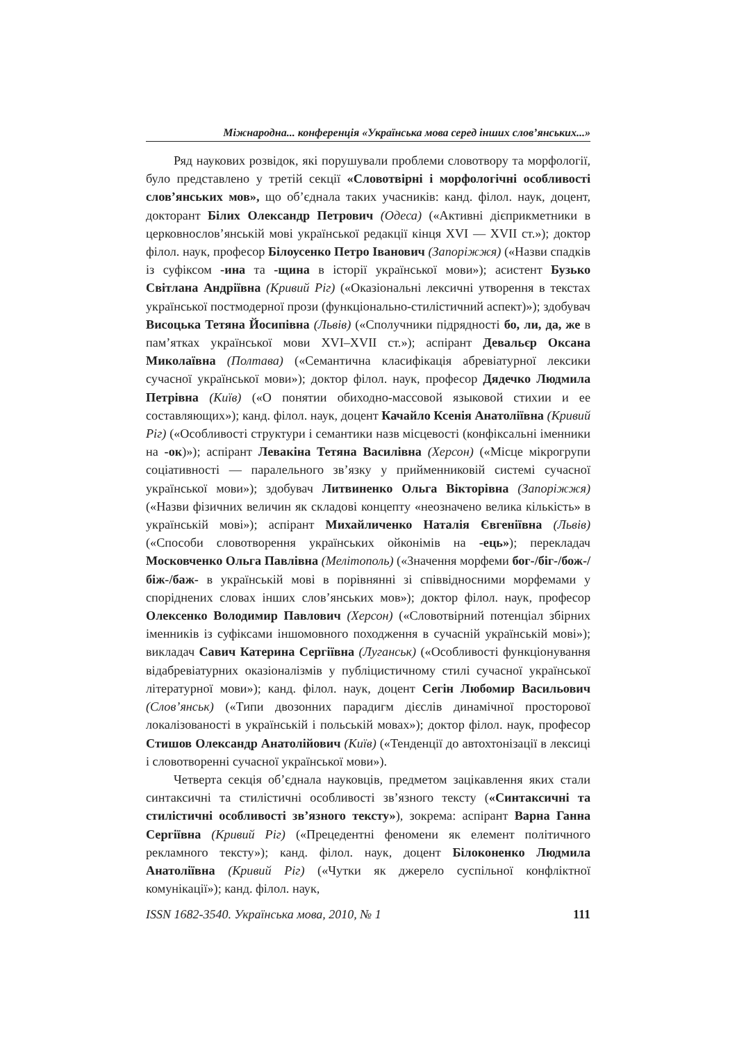Міжнародна... конференція «Українська мова серед інших слов’янських...»
Ряд наукових розвідок, які порушували проблеми словотвору та морфології, було представлено у третій секції «Словотвірні і морфологічні особливості слов’янських мов», що об’єднала таких учасників: канд. філол. наук, доцент, докторант Білих Олександр Петрович (Одеса) («Активні дієприкметники в церковнослов’янській мові української редакції кінця XVI — XVII ст.»); доктор філол. наук, професор Білоусенко Петро Іванович (Запоріжжя) («Назви спадків із суфіксом -ина та -щина в історії української мови»); асистент Бузько Світлана Андріївна (Кривий Ріг) («Оказіональні лексичні утворення в текстах української постмодерної прози (функціонально-стилістичний аспект)»); здобувач Висоцька Тетяна Йосипівна (Львів) («Сполучники підрядності бо, ли, да, же в пам’ятках української мови XVI–XVII ст.»); аспірант Девальєр Оксана Миколаївна (Полтава) («Семантична класифікація абревіатурної лексики сучасної української мови»); доктор філол. наук, професор Дядечко Людмила Петрівна (Київ) («О понятии обиходно-массовой языковой стихии и ее составляющих»); канд. філол. наук, доцент Качайло Ксенія Анатоліївна (Кривий Ріг) («Особливості структури і семантики назв місцевості (конфіксальні іменники на -ок)»); аспірант Левакіна Тетяна Василівна (Херсон) («Місце мікрогрупи соціативності — паралельного зв’язку у прийменниковій системі сучасної української мови»); здобувач Литвиненко Ольга Вікторівна (Запоріжжя) («Назви фізичних величин як складові концепту «неозначено велика кількість» в українській мові»); аспірант Михайличенко Наталія Євгеніївна (Львів) («Способи словотворення українських ойконімів на -ець»); перекладач Московченко Ольга Павлівна (Мелітополь) («Значення морфеми бог-/біг-/бож-/біж-/баж- в українській мові в порівнянні зі співвідносними морфемами у споріднених словах інших слов’янських мов»); доктор філол. наук, професор Олексенко Володимир Павлович (Херсон) («Словотвірний потенціал збірних іменників із суфіксами іншомовного походження в сучасній українській мові»); викладач Савич Катерина Сергіївна (Луганськ) («Особливості функціонування відабревіатурних оказіоналізмів у публіцистичному стилі сучасної української літературної мови»); канд. філол. наук, доцент Сегін Любомир Васильович (Слов’янськ) («Типи двозонних парадигм дієслів динамічної просторової локалізованості в українській і польській мовах»); доктор філол. наук, професор Стишов Олександр Анатолійович (Київ) («Тенденції до автохтонізації в лексиці і словотворенні сучасної української мови»).
Четверта секція об’єднала науковців, предметом зацікавлення яких стали синтаксичні та стилістичні особливості зв’язного тексту («Синтаксичні та стилістичні особливості зв’язного тексту»), зокрема: аспірант Варна Ганна Сергіївна (Кривий Ріг) («Прецедентні феномени як елемент політичного рекламного тексту»); канд. філол. наук, доцент Білоконенко Людмила Анатоліївна (Кривий Ріг) («Чутки як джерело суспільної конфліктної комунікації»); канд. філол. наук,
ISSN 1682-3540. Українська мова, 2010, № 1 111